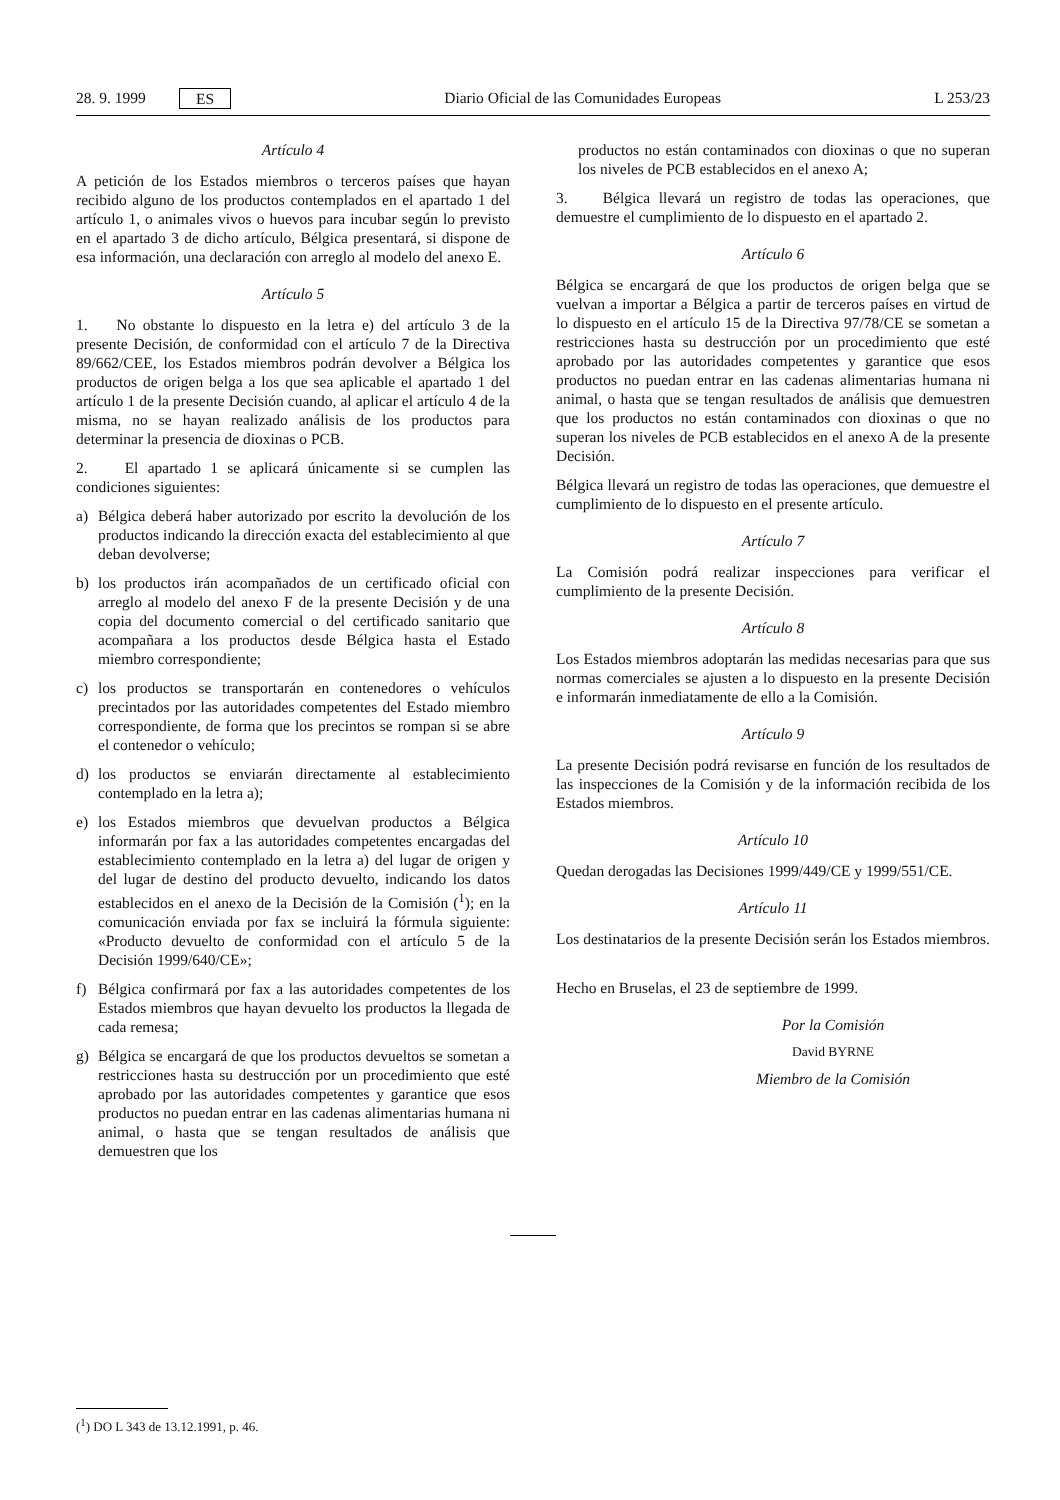28. 9. 1999 ES Diario Oficial de las Comunidades Europeas L 253/23
Artículo 4
A petición de los Estados miembros o terceros países que hayan recibido alguno de los productos contemplados en el apartado 1 del artículo 1, o animales vivos o huevos para incubar según lo previsto en el apartado 3 de dicho artículo, Bélgica presentará, si dispone de esa información, una declaración con arreglo al modelo del anexo E.
Artículo 5
1. No obstante lo dispuesto en la letra e) del artículo 3 de la presente Decisión, de conformidad con el artículo 7 de la Directiva 89/662/CEE, los Estados miembros podrán devolver a Bélgica los productos de origen belga a los que sea aplicable el apartado 1 del artículo 1 de la presente Decisión cuando, al aplicar el artículo 4 de la misma, no se hayan realizado análisis de los productos para determinar la presencia de dioxinas o PCB.
2. El apartado 1 se aplicará únicamente si se cumplen las condiciones siguientes:
a) Bélgica deberá haber autorizado por escrito la devolución de los productos indicando la dirección exacta del establecimiento al que deban devolverse;
b) los productos irán acompañados de un certificado oficial con arreglo al modelo del anexo F de la presente Decisión y de una copia del documento comercial o del certificado sanitario que acompañara a los productos desde Bélgica hasta el Estado miembro correspondiente;
c) los productos se transportarán en contenedores o vehículos precintados por las autoridades competentes del Estado miembro correspondiente, de forma que los precintos se rompan si se abre el contenedor o vehículo;
d) los productos se enviarán directamente al establecimiento contemplado en la letra a);
e) los Estados miembros que devuelvan productos a Bélgica informarán por fax a las autoridades competentes encargadas del establecimiento contemplado en la letra a) del lugar de origen y del lugar de destino del producto devuelto, indicando los datos establecidos en el anexo de la Decisión de la Comisión (<sup>1</sup>); en la comunicación enviada por fax se incluirá la fórmula siguiente: «Producto devuelto de conformidad con el artículo 5 de la Decisión 1999/640/CE»;
f) Bélgica confirmará por fax a las autoridades competentes de los Estados miembros que hayan devuelto los productos la llegada de cada remesa;
g) Bélgica se encargará de que los productos devueltos se sometan a restricciones hasta su destrucción por un procedimiento que esté aprobado por las autoridades competentes y garantice que esos productos no puedan entrar en las cadenas alimentarias humana ni animal, o hasta que se tengan resultados de análisis que demuestren que los
productos no están contaminados con dioxinas o que no superan los niveles de PCB establecidos en el anexo A;
3. Bélgica llevará un registro de todas las operaciones, que demuestre el cumplimiento de lo dispuesto en el apartado 2.
Artículo 6
Bélgica se encargará de que los productos de origen belga que se vuelvan a importar a Bélgica a partir de terceros países en virtud de lo dispuesto en el artículo 15 de la Directiva 97/78/CE se sometan a restricciones hasta su destrucción por un procedimiento que esté aprobado por las autoridades competentes y garantice que esos productos no puedan entrar en las cadenas alimentarias humana ni animal, o hasta que se tengan resultados de análisis que demuestren que los productos no están contaminados con dioxinas o que no superan los niveles de PCB establecidos en el anexo A de la presente Decisión.
Bélgica llevará un registro de todas las operaciones, que demuestre el cumplimiento de lo dispuesto en el presente artículo.
Artículo 7
La Comisión podrá realizar inspecciones para verificar el cumplimiento de la presente Decisión.
Artículo 8
Los Estados miembros adoptarán las medidas necesarias para que sus normas comerciales se ajusten a lo dispuesto en la presente Decisión e informarán inmediatamente de ello a la Comisión.
Artículo 9
La presente Decisión podrá revisarse en función de los resultados de las inspecciones de la Comisión y de la información recibida de los Estados miembros.
Artículo 10
Quedan derogadas las Decisiones 1999/449/CE y 1999/551/CE.
Artículo 11
Los destinatarios de la presente Decisión serán los Estados miembros.
Hecho en Bruselas, el 23 de septiembre de 1999.
Por la Comisión
David BYRNE
Miembro de la Comisión
(<sup>1</sup>) DO L 343 de 13.12.1991, p. 46.